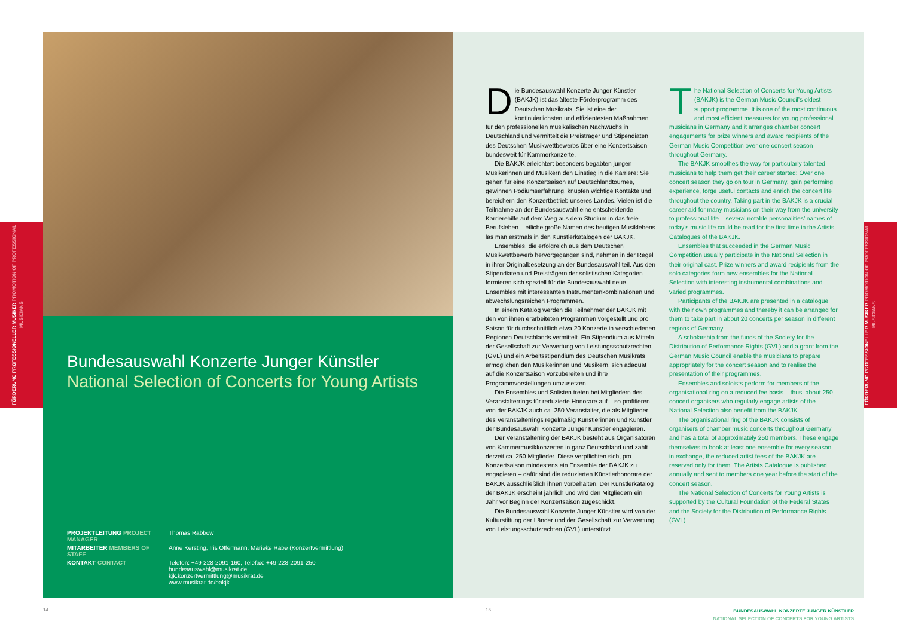FÖRDERUNG PROFESSIONELLER MUSIKER PROMOTION OF PROFESSIONAL MUSICIANS
FÖRDERUNG PROFESSIONELLER MUSIKER PROMOTION OF PROFESSIONAL MUSICIANS
Bundesauswahl Konzerte Junger Künstler
National Selection of Concerts for Young Artists
PROJEKTLEITUNG PROJECT MANAGER
Thomas Rabbow
MITARBEITER MEMBERS OF STAFF
Anne Kersting, Iris Offermann, Marieke Rabe (Konzertvermittlung)
KONTAKT CONTACT
Telefon: +49-228-2091-160, Telefax: +49-228-2091-250
bundesauswahl@musikrat.de
kjk.konzertvermittlung@musikrat.de
www.musikrat.de/bakjk
Die Bundesauswahl Konzerte Junger Künstler (BAKJK) ist das älteste Förderprogramm des Deutschen Musikrats. Sie ist eine der kontinuierlichsten und effizientesten Maßnahmen für den professionellen musikalischen Nachwuchs in Deutschland und vermittelt die Preisträger und Stipendiaten des Deutschen Musikwettbewerbs über eine Konzertsaison bundesweit für Kammerkonzerte.
Die BAKJK erleichtert besonders begabten jungen Musikerinnen und Musikern den Einstieg in die Karriere: Sie gehen für eine Konzertsaison auf Deutschlandtournee, gewinnen Podiumserfahrung, knüpfen wichtige Kontakte und bereichern den Konzertbetrieb unseres Landes. Vielen ist die Teilnahme an der Bundesauswahl eine entscheidende Karrierehilfe auf dem Weg aus dem Studium in das freie Berufsleben – etliche große Namen des heutigen Musiklebens las man erstmals in den Künstlerkatalogen der BAKJK.
Ensembles, die erfolgreich aus dem Deutschen Musikwettbewerb hervorgegangen sind, nehmen in der Regel in ihrer Originalbesetzung an der Bundesauswahl teil. Aus den Stipendiaten und Preisträgern der solistischen Kategorien formieren sich speziell für die Bundesauswahl neue Ensembles mit interessanten Instrumentenkombinationen und abwechslungsreichen Programmen.
In einem Katalog werden die Teilnehmer der BAKJK mit den von ihnen erarbeiteten Programmen vorgestellt und pro Saison für durchschnittlich etwa 20 Konzerte in verschiedenen Regionen Deutschlands vermittelt. Ein Stipendium aus Mitteln der Gesellschaft zur Verwertung von Leistungsschutzrechten (GVL) und ein Arbeitsstipendium des Deutschen Musikrats ermöglichen den Musikerinnen und Musikern, sich adäquat auf die Konzertsaison vorzubereiten und ihre Programmvorstellungen umzusetzen.
Die Ensembles und Solisten treten bei Mitgliedern des Veranstalterrings für reduzierte Honorare auf – so profitieren von der BAKJK auch ca. 250 Veranstalter, die als Mitglieder des Veranstalterrings regelmäßig Künstlerinnen und Künstler der Bundesauswahl Konzerte Junger Künstler engagieren.
Der Veranstalterring der BAKJK besteht aus Organisatoren von Kammermusikkonzerten in ganz Deutschland und zählt derzeit ca. 250 Mitglieder. Diese verpflichten sich, pro Konzertsaison mindestens ein Ensemble der BAKJK zu engagieren – dafür sind die reduzierten Künstlerhonorare der BAKJK ausschließlich ihnen vorbehalten. Der Künstlerkatalog der BAKJK erscheint jährlich und wird den Mitgliedern ein Jahr vor Beginn der Konzertsaison zugeschickt.
Die Bundesauswahl Konzerte Junger Künstler wird von der Kulturstiftung der Länder und der Gesellschaft zur Verwertung von Leistungsschutzrechten (GVL) unterstützt.
The National Selection of Concerts for Young Artists (BAKJK) is the German Music Council’s oldest support programme. It is one of the most continuous and most efficient measures for young professional musicians in Germany and it arranges chamber concert engagements for prize winners and award recipients of the German Music Competition over one concert season throughout Germany.
The BAKJK smoothes the way for particularly talented musicians to help them get their career started: Over one concert season they go on tour in Germany, gain performing experience, forge useful contacts and enrich the concert life throughout the country. Taking part in the BAKJK is a crucial career aid for many musicians on their way from the university to professional life – several notable personalities’ names of today’s music life could be read for the first time in the Artists Catalogues of the BAKJK.
Ensembles that succeeded in the German Music Competition usually participate in the National Selection in their original cast. Prize winners and award recipients from the solo categories form new ensembles for the National Selection with interesting instrumental combinations and varied programmes.
Participants of the BAKJK are presented in a catalogue with their own programmes and thereby it can be arranged for them to take part in about 20 concerts per season in different regions of Germany.
A scholarship from the funds of the Society for the Distribution of Performance Rights (GVL) and a grant from the German Music Council enable the musicians to prepare appropriately for the concert season and to realise the presentation of their programmes.
Ensembles and soloists perform for members of the organisational ring on a reduced fee basis – thus, about 250 concert organisers who regularly engage artists of the National Selection also benefit from the BAKJK.
The organisational ring of the BAKJK consists of organisers of chamber music concerts throughout Germany and has a total of approximately 250 members. These engage themselves to book at least one ensemble for every season – in exchange, the reduced artist fees of the BAKJK are reserved only for them. The Artists Catalogue is published annually and sent to members one year before the start of the concert season.
The National Selection of Concerts for Young Artists is supported by the Cultural Foundation of the Federal States and the Society for the Distribution of Performance Rights (GVL).
14 15
BUNDESAUSWAHL KONZERTE JUNGER KÜNSTLER
NATIONAL SELECTION OF CONCERTS FOR YOUNG ARTISTS